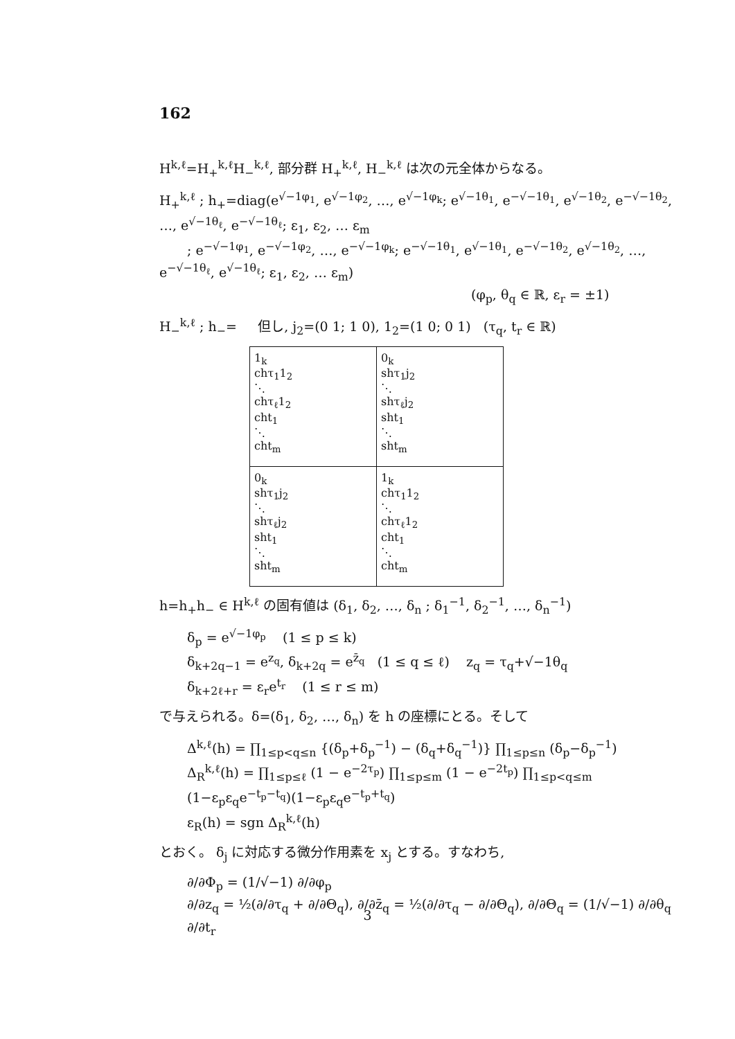162
H<sup>k,ℓ</sup>=H<sub>+</sub><sup>k,ℓ</sup>H<sub>−</sub><sup>k,ℓ</sup>, 部分群 H<sub>+</sub><sup>k,ℓ</sup>, H<sub>−</sub><sup>k,ℓ</sup> は次の元全体からなる。
H<sub>+</sub><sup>k,ℓ</sup> ; h<sub>+</sub>=diag(e<sup>√−1φ<sub>1</sub></sup>, e<sup>√−1φ<sub>2</sub></sup>, …, e<sup>√−1φ<sub>k</sub></sup>; e<sup>√−1θ<sub>1</sub></sup>, e<sup>−√−1θ<sub>1</sub></sup>, e<sup>√−1θ<sub>2</sub></sup>, e<sup>−√−1θ<sub>2</sub></sup>, …, e<sup>√−1θ<sub>ℓ</sub></sup>, e<sup>−√−1θ<sub>ℓ</sub></sup>; ε<sub>1</sub>, ε<sub>2</sub>, … ε<sub>m</sub>
; e<sup>−√−1φ<sub>1</sub></sup>, e<sup>−√−1φ<sub>2</sub></sup>, …, e<sup>−√−1φ<sub>k</sub></sup>; e<sup>−√−1θ<sub>1</sub></sup>, e<sup>√−1θ<sub>1</sub></sup>, e<sup>−√−1θ<sub>2</sub></sup>, e<sup>√−1θ<sub>2</sub></sup>, …, e<sup>−√−1θ<sub>ℓ</sub></sup>, e<sup>√−1θ<sub>ℓ</sub></sup>; ε<sub>1</sub>, ε<sub>2</sub>, … ε<sub>m</sub>)
(φ<sub>p</sub>, θ<sub>q</sub> ∈ ℝ, ε<sub>r</sub> = ±1)
H<sub>−</sub><sup>k,ℓ</sup> ; h<sub>−</sub>= 但し, j<sub>2</sub>=(0 1; 1 0), 1<sub>2</sub>=(1 0; 0 1) (τ<sub>q</sub>, t<sub>r</sub> ∈ ℝ)
| 1<sub>k</sub> chτ<sub>1</sub>1<sub>2</sub> ⋱ chτ<sub>ℓ</sub>1<sub>2</sub> cht<sub>1</sub> ⋱ cht<sub>m</sub> | 0<sub>k</sub> shτ<sub>1</sub>j<sub>2</sub> ⋱ shτ<sub>ℓ</sub>j<sub>2</sub> sht<sub>1</sub> ⋱ sht<sub>m</sub> |
| 0<sub>k</sub> shτ<sub>1</sub>j<sub>2</sub> ⋱ shτ<sub>ℓ</sub>j<sub>2</sub> sht<sub>1</sub> ⋱ sht<sub>m</sub> | 1<sub>k</sub> chτ<sub>1</sub>1<sub>2</sub> ⋱ chτ<sub>ℓ</sub>1<sub>2</sub> cht<sub>1</sub> ⋱ cht<sub>m</sub> |
h=h<sub>+</sub>h<sub>−</sub> ∈ H<sup>k,ℓ</sup> の固有値は (δ<sub>1</sub>, δ<sub>2</sub>, …, δ<sub>n</sub> ; δ<sub>1</sub><sup>−1</sup>, δ<sub>2</sub><sup>−1</sup>, …, δ<sub>n</sub><sup>−1</sup>)
δ<sub>p</sub> = e<sup>√−1φ<sub>p</sub></sup> (1 ≤ p ≤ k)
δ<sub>k+2q−1</sub> = e<sup>z<sub>q</sub></sup>, δ<sub>k+2q</sub> = e<sup>z̄<sub>q</sub></sup> (1 ≤ q ≤ ℓ) z<sub>q</sub> = τ<sub>q</sub>+√−1θ<sub>q</sub>
δ<sub>k+2ℓ+r</sub> = ε<sub>r</sub>e<sup>t<sub>r</sub></sup> (1 ≤ r ≤ m)
で与えられる。δ=(δ<sub>1</sub>, δ<sub>2</sub>, …, δ<sub>n</sub>) を h の座標にとる。そして
Δ<sup>k,ℓ</sup>(h) = ∏<sub>1≤p<q≤n</sub> {(δ<sub>p</sub>+δ<sub>p</sub><sup>−1</sup>) − (δ<sub>q</sub>+δ<sub>q</sub><sup>−1</sup>)} ∏<sub>1≤p≤n</sub> (δ<sub>p</sub>−δ<sub>p</sub><sup>−1</sup>)
Δ<sub>R</sub><sup>k,ℓ</sup>(h) = ∏<sub>1≤p≤ℓ</sub> (1 − e<sup>−2τ<sub>p</sub></sup>) ∏<sub>1≤p≤m</sub> (1 − e<sup>−2t<sub>p</sub></sup>) ∏<sub>1≤p<q≤m</sub> (1−ε<sub>p</sub>ε<sub>q</sub>e<sup>−t<sub>p</sub>−t<sub>q</sub></sup>)(1−ε<sub>p</sub>ε<sub>q</sub>e<sup>−t<sub>p</sub>+t<sub>q</sub></sup>)
ε<sub>R</sub>(h) = sgn Δ<sub>R</sub><sup>k,ℓ</sup>(h)
とおく。 δ<sub>j</sub> に対応する微分作用素を x<sub>j</sub> とする。すなわち,
∂/∂Φ<sub>p</sub> = (1/√−1) ∂/∂φ<sub>p</sub>
∂/∂z<sub>q</sub> = ½(∂/∂τ<sub>q</sub> + ∂/∂Θ<sub>q</sub>), ∂/∂z̄<sub>q</sub> = ½(∂/∂τ<sub>q</sub> − ∂/∂Θ<sub>q</sub>), ∂/∂Θ<sub>q</sub> = (1/√−1) ∂/∂θ<sub>q</sub>
∂/∂t<sub>r</sub>
3